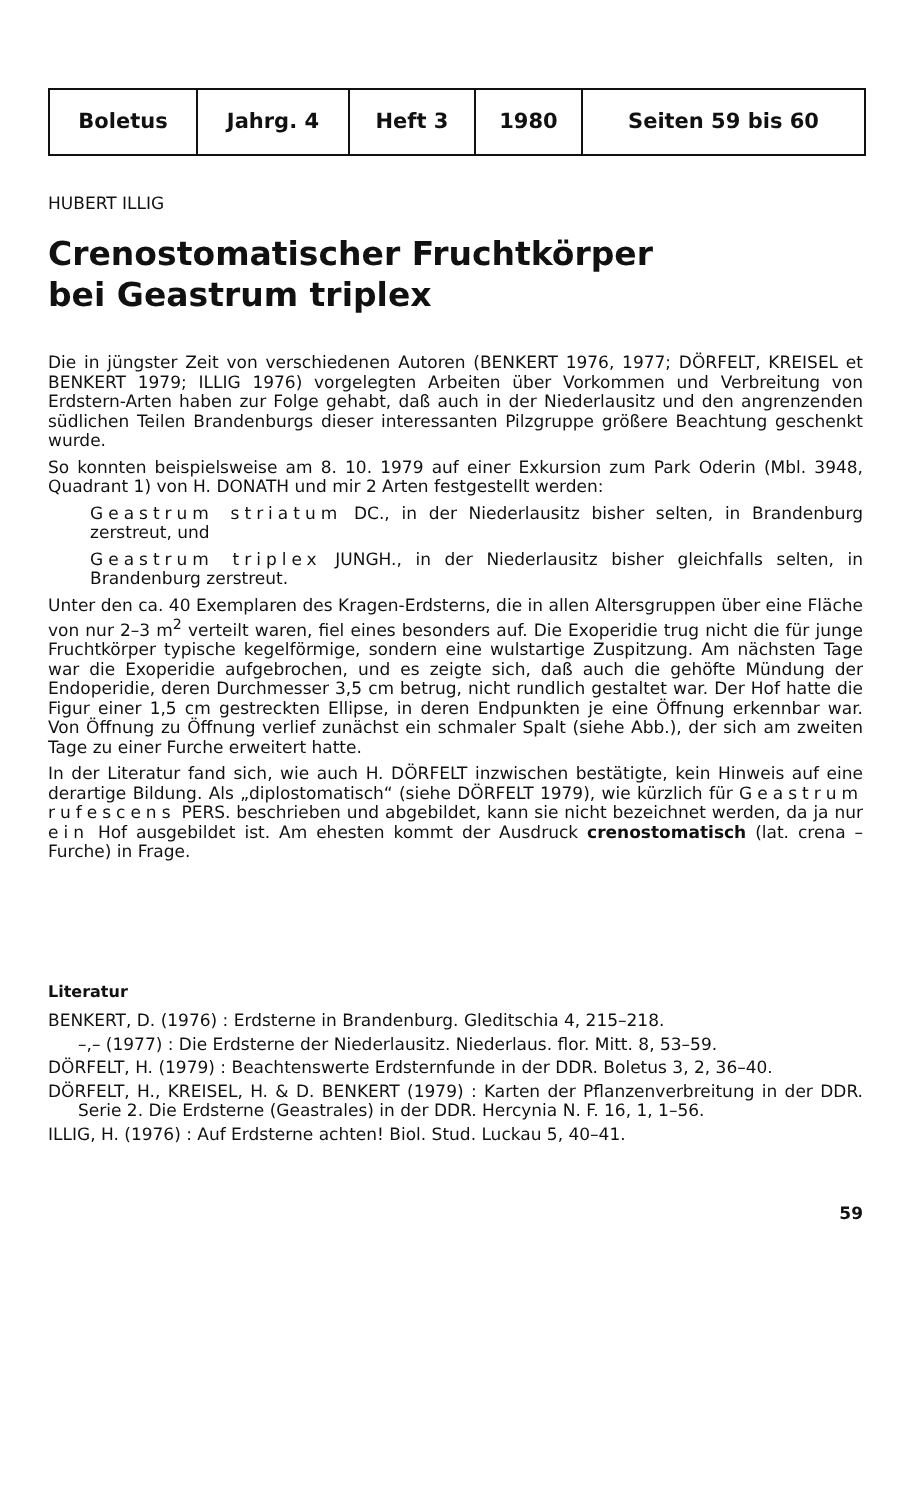| Boletus | Jahrg. 4 | Heft 3 | 1980 | Seiten 59 bis 60 |
HUBERT ILLIG
Crenostomatischer Fruchtkörper
bei Geastrum triplex
Die in jüngster Zeit von verschiedenen Autoren (BENKERT 1976, 1977; DÖRFELT, KREISEL et BENKERT 1979; ILLIG 1976) vorgelegten Arbeiten über Vorkommen und Verbreitung von Erdstern-Arten haben zur Folge gehabt, daß auch in der Niederlausitz und den angrenzenden südlichen Teilen Brandenburgs dieser interessanten Pilzgruppe größere Beachtung geschenkt wurde.
So konnten beispielsweise am 8. 10. 1979 auf einer Exkursion zum Park Oderin (Mbl. 3948, Quadrant 1) von H. DONATH und mir 2 Arten festgestellt werden:
Geastrum striatum DC., in der Niederlausitz bisher selten, in Brandenburg zerstreut, und
Geastrum triplex JUNGH., in der Niederlausitz bisher gleichfalls selten, in Brandenburg zerstreut.
Unter den ca. 40 Exemplaren des Kragen-Erdsterns, die in allen Altersgruppen über eine Fläche von nur 2–3 m<sup>2</sup> verteilt waren, fiel eines besonders auf. Die Exoperidie trug nicht die für junge Fruchtkörper typische kegelförmige, sondern eine wulstartige Zuspitzung. Am nächsten Tage war die Exoperidie aufgebrochen, und es zeigte sich, daß auch die gehöfte Mündung der Endoperidie, deren Durchmesser 3,5 cm betrug, nicht rundlich gestaltet war. Der Hof hatte die Figur einer 1,5 cm gestreckten Ellipse, in deren Endpunkten je eine Öffnung erkennbar war. Von Öffnung zu Öffnung verlief zunächst ein schmaler Spalt (siehe Abb.), der sich am zweiten Tage zu einer Furche erweitert hatte.
In der Literatur fand sich, wie auch H. DÖRFELT inzwischen bestätigte, kein Hinweis auf eine derartige Bildung. Als „diplostomatisch“ (siehe DÖRFELT 1979), wie kürzlich für Geastrum rufescens PERS. beschrieben und abgebildet, kann sie nicht bezeichnet werden, da ja nur ein Hof ausgebildet ist. Am ehesten kommt der Ausdruck crenostomatisch (lat. crena – Furche) in Frage.
Literatur
BENKERT, D. (1976) : Erdsterne in Brandenburg. Gleditschia 4, 215–218.
–,– (1977) : Die Erdsterne der Niederlausitz. Niederlaus. flor. Mitt. 8, 53–59.
DÖRFELT, H. (1979) : Beachtenswerte Erdsternfunde in der DDR. Boletus 3, 2, 36–40.
DÖRFELT, H., KREISEL, H. & D. BENKERT (1979) : Karten der Pflanzenverbreitung in der DDR. Serie 2. Die Erdsterne (Geastrales) in der DDR. Hercynia N. F. 16, 1, 1–56.
ILLIG, H. (1976) : Auf Erdsterne achten! Biol. Stud. Luckau 5, 40–41.
59